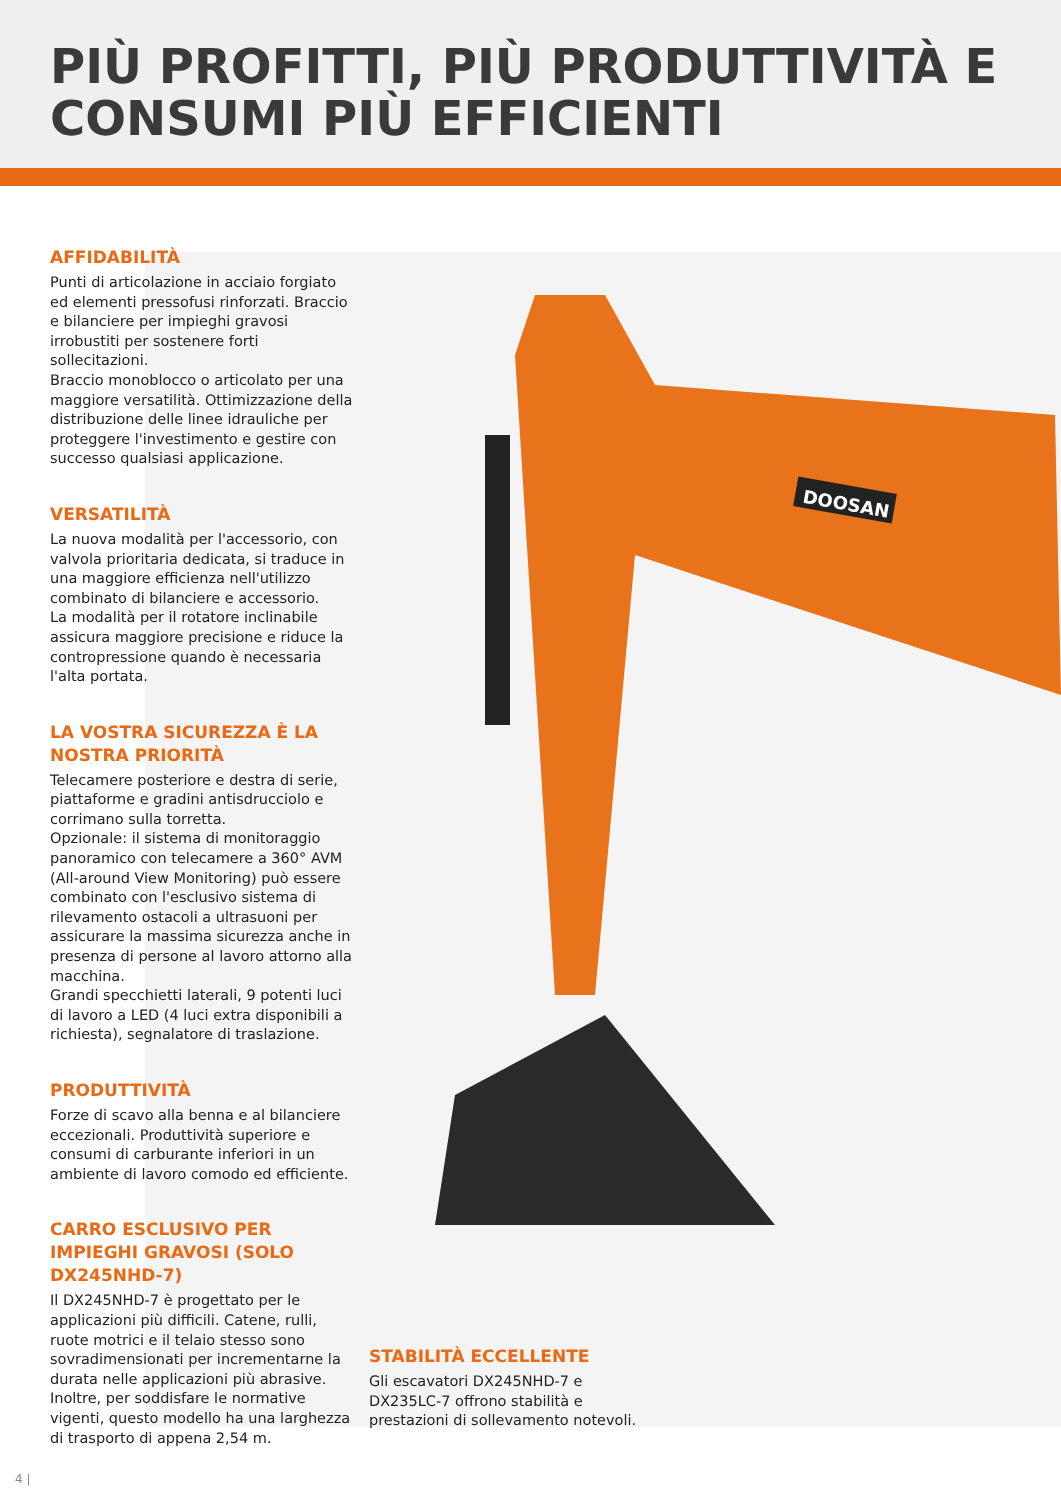DOOSAN
PIÙ PROFITTI, PIÙ PRODUTTIVITÀ E
CONSUMI PIÙ EFFICIENTI
AFFIDABILITÀ
Punti di articolazione in acciaio forgiato ed elementi pressofusi rinforzati. Braccio e bilanciere per impieghi gravosi irrobustiti per sostenere forti sollecitazioni.
Braccio monoblocco o articolato per una maggiore versatilità. Ottimizzazione della distribuzione delle linee idrauliche per proteggere l'investimento e gestire con successo qualsiasi applicazione.
VERSATILITÀ
La nuova modalità per l'accessorio, con valvola prioritaria dedicata, si traduce in una maggiore efficienza nell'utilizzo combinato di bilanciere e accessorio.
La modalità per il rotatore inclinabile assicura maggiore precisione e riduce la contropressione quando è necessaria l'alta portata.
LA VOSTRA SICUREZZA È LA NOSTRA PRIORITÀ
Telecamere posteriore e destra di serie, piattaforme e gradini antisdrucciolo e corrimano sulla torretta.
Opzionale: il sistema di monitoraggio panoramico con telecamere a 360° AVM (All-around View Monitoring) può essere combinato con l'esclusivo sistema di rilevamento ostacoli a ultrasuoni per assicurare la massima sicurezza anche in presenza di persone al lavoro attorno alla macchina.
Grandi specchietti laterali, 9 potenti luci di lavoro a LED (4 luci extra disponibili a richiesta), segnalatore di traslazione.
PRODUTTIVITÀ
Forze di scavo alla benna e al bilanciere eccezionali. Produttività superiore e consumi di carburante inferiori in un ambiente di lavoro comodo ed efficiente.
CARRO ESCLUSIVO PER IMPIEGHI GRAVOSI (SOLO DX245NHD-7)
Il DX245NHD-7 è progettato per le applicazioni più difficili. Catene, rulli, ruote motrici e il telaio stesso sono sovradimensionati per incrementarne la durata nelle applicazioni più abrasive. Inoltre, per soddisfare le normative vigenti, questo modello ha una larghezza di trasporto di appena 2,54 m.
STABILITÀ ECCELLENTE
Gli escavatori DX245NHD-7 e DX235LC-7 offrono stabilità e prestazioni di sollevamento notevoli.
4 |